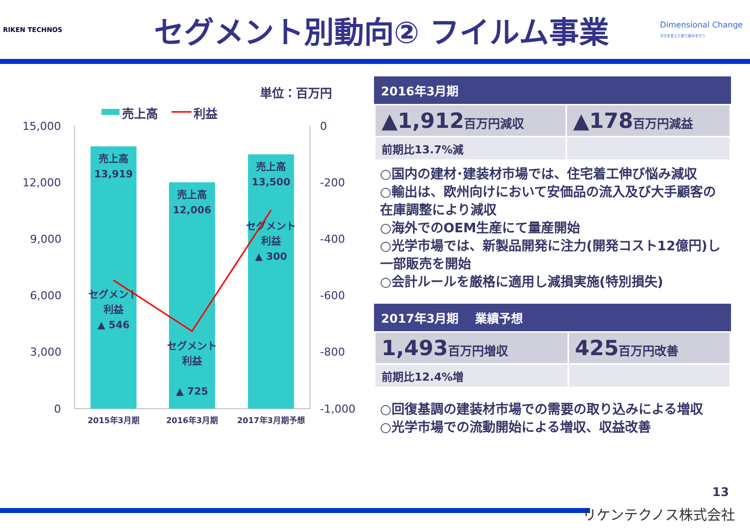RIKEN TECHNOS
セグメント別動向② フイルム事業
Dimensional Change
次元を変えた取り組みを行う
単位：百万円
売上高
利益
15,000
12,000
9,000
6,000
3,000
0
0
-200
-400
-600
-800
-1,000
売上高
13,919
売上高
12,006
売上高
13,500
セグメント
利益
▲ 546
セグメント
利益
▲ 725
セグメント
利益
▲ 300
2015年3月期
2016年3月期
2017年3月期予想
2016年3月期
| ▲1,912 百万円減収 | ▲178 百万円減益 |
| 前期比13.7%減 | |
○国内の建材･建装材市場では、住宅着工伸び悩み減収
○輸出は、欧州向けにおいて安価品の流入及び大手顧客の在庫調整により減収
○海外でのOEM生産にて量産開始
○光学市場では、新製品開発に注力(開発コスト12億円)し一部販売を開始
○会計ルールを厳格に適用し減損実施(特別損失)
2017年3月期　 業績予想
| 1,493 百万円増収 | 425 百万円改善 |
| 前期比12.4%増 | |
○回復基調の建装材市場での需要の取り込みによる増収
○光学市場での流動開始による増収、収益改善
13
リケンテクノス株式会社